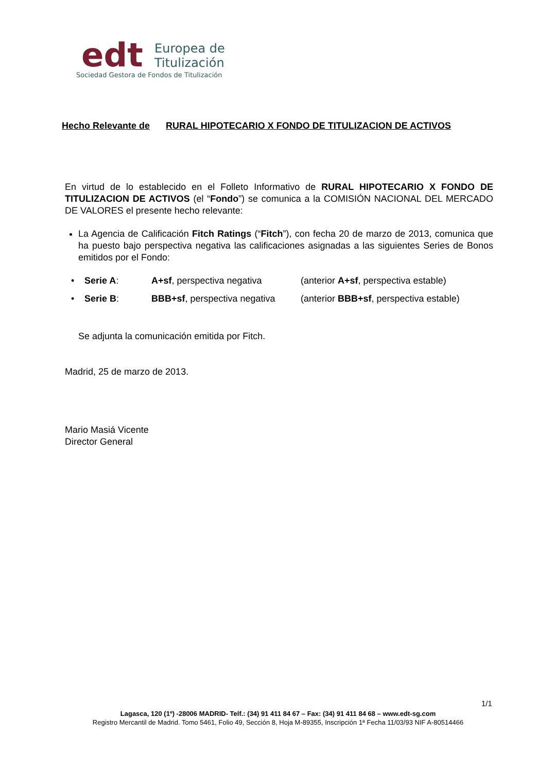edt
Europea de
Titulización
Sociedad Gestora de Fondos de Titulización
Hecho Relevante de RURAL HIPOTECARIO X FONDO DE TITULIZACION DE ACTIVOS
En virtud de lo establecido en el Folleto Informativo de RURAL HIPOTECARIO X FONDO DE TITULIZACION DE ACTIVOS (el “Fondo”) se comunica a la COMISIÓN NACIONAL DEL MERCADO DE VALORES el presente hecho relevante:
La Agencia de Calificación Fitch Ratings (“Fitch”), con fecha 20 de marzo de 2013, comunica que ha puesto bajo perspectiva negativa las calificaciones asignadas a las siguientes Series de Bonos emitidos por el Fondo:
• Serie A: A+sf, perspectiva negativa (anterior A+sf, perspectiva estable)
• Serie B: BBB+sf, perspectiva negativa
(anterior BBB+sf, perspectiva estable)
Se adjunta la comunicación emitida por Fitch.
Madrid, 25 de marzo de 2013.
Mario Masiá Vicente
Director General
1/1
Lagasca, 120 (1º) -28006 MADRID- Telf.: (34) 91 411 84 67 – Fax: (34) 91 411 84 68 – www.edt-sg.com
Registro Mercantil de Madrid. Tomo 5461, Folio 49, Sección 8, Hoja M-89355, Inscripción 1ª Fecha 11/03/93 NIF A-80514466